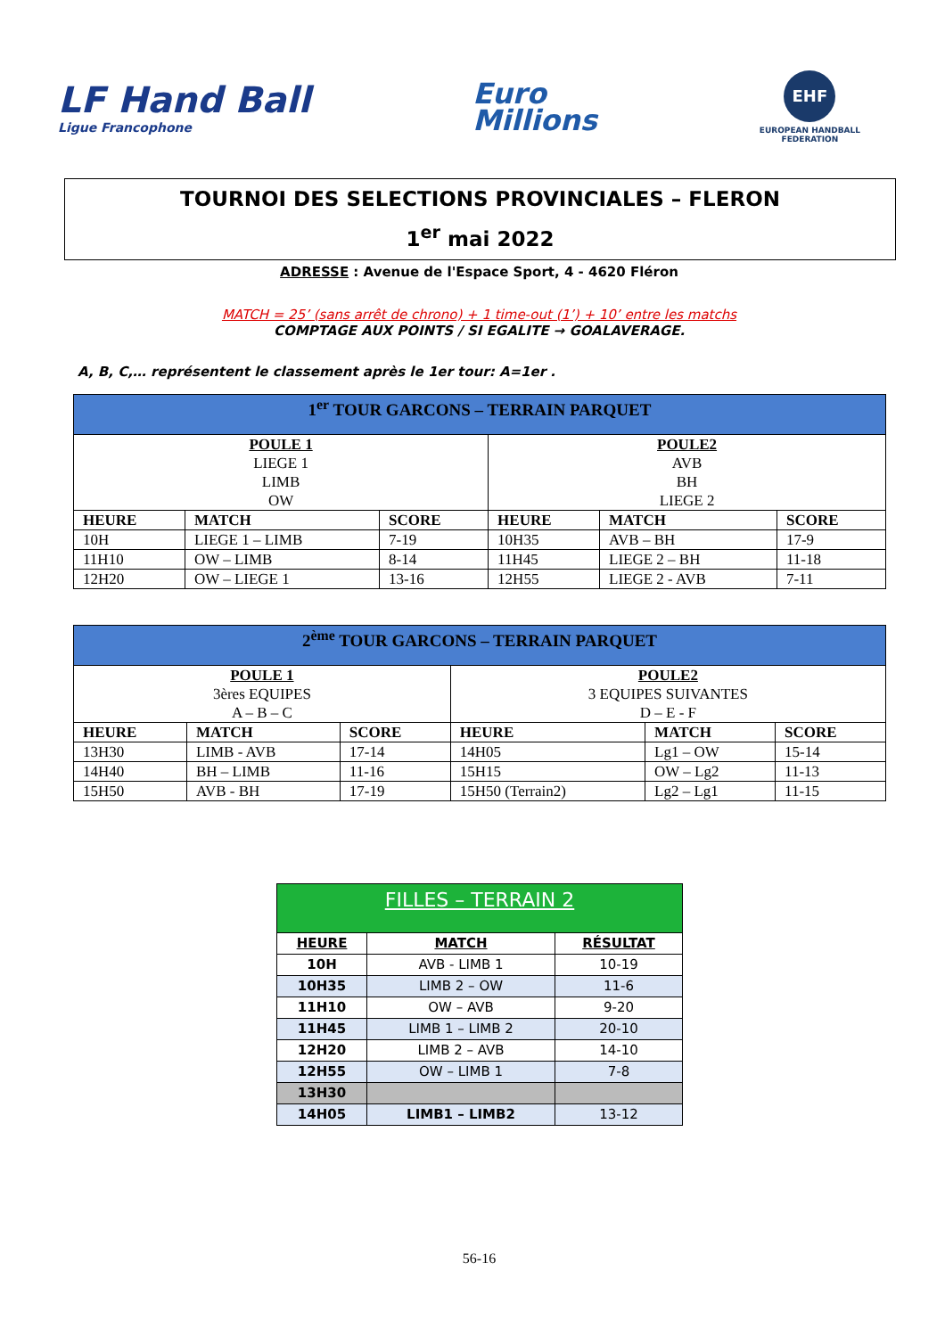LF Hand Ball
Ligue Francophone
Euro
Millions
EHF
EUROPEAN HANDBALL
FEDERATION
TOURNOI DES SELECTIONS PROVINCIALES – FLERON
1<sup>er</sup> mai 2022
ADRESSE : Avenue de l'Espace Sport, 4 - 4620 Fléron
MATCH = 25’ (sans arrêt de chrono) + 1 time-out (1’) + 10’ entre les matchs
COMPTAGE AUX POINTS / SI EGALITE → GOALAVERAGE.
A, B, C,… représentent le classement après le 1er tour: A=1er .
| 1<sup>er</sup> TOUR GARCONS – TERRAIN PARQUET | | | | | |
| POULE 1 LIEGE 1 LIMB OW | | | POULE2 AVB BH LIEGE 2 | | |
| HEURE | MATCH | SCORE | HEURE | MATCH | SCORE |
| 10H | LIEGE 1 – LIMB | 7-19 | 10H35 | AVB – BH | 17-9 |
| 11H10 | OW – LIMB | 8-14 | 11H45 | LIEGE 2 – BH | 11-18 |
| 12H20 | OW – LIEGE 1 | 13-16 | 12H55 | LIEGE 2 - AVB | 7-11 |
| 2<sup>ème</sup> TOUR GARCONS – TERRAIN PARQUET | | | | | |
| POULE 1 3ères EQUIPES A – B – C | | | POULE2 3 EQUIPES SUIVANTES D – E - F | | |
| HEURE | MATCH | SCORE | HEURE | MATCH | SCORE |
| 13H30 | LIMB - AVB | 17-14 | 14H05 | Lg1 – OW | 15-14 |
| 14H40 | BH – LIMB | 11-16 | 15H15 | OW – Lg2 | 11-13 |
| 15H50 | AVB - BH | 17-19 | 15H50 (Terrain2) | Lg2 – Lg1 | 11-15 |
| FILLES – TERRAIN 2 | | |
| HEURE | MATCH | RÉSULTAT |
| 10H | AVB - LIMB 1 | 10-19 |
| 10H35 | LIMB 2 – OW | 11-6 |
| 11H10 | OW – AVB | 9-20 |
| 11H45 | LIMB 1 – LIMB 2 | 20-10 |
| 12H20 | LIMB 2 – AVB | 14-10 |
| 12H55 | OW – LIMB 1 | 7-8 |
| 13H30 | | |
| 14H05 | LIMB1 – LIMB2 | 13-12 |
56-16